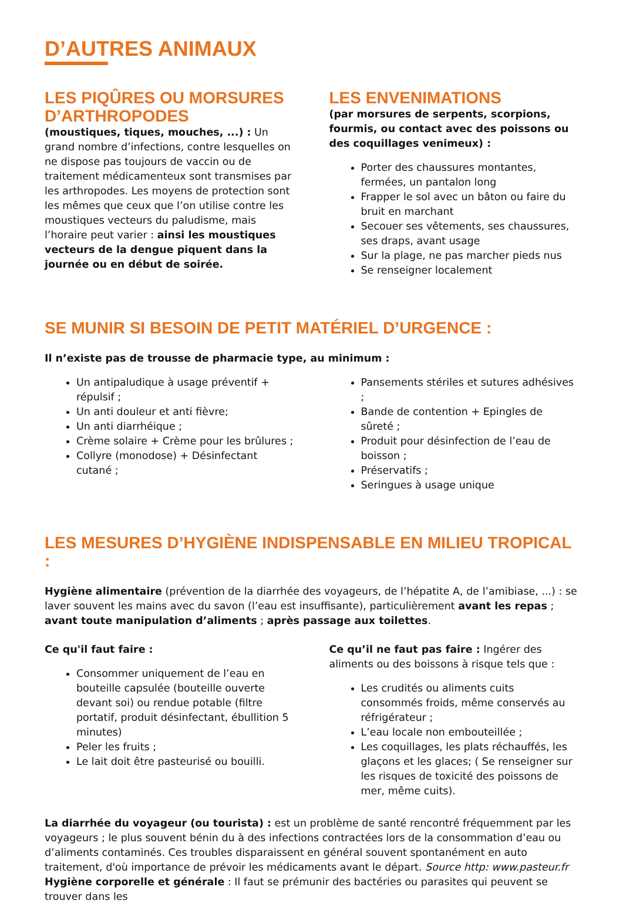D’AUTRES ANIMAUX
LES PIQÛRES OU MORSURES D’ARTHROPODES
(moustiques, tiques, mouches, ...) : Un grand nombre d’infections, contre lesquelles on ne dispose pas toujours de vaccin ou de traitement médicamenteux sont transmises par les arthropodes. Les moyens de protection sont les mêmes que ceux que l’on utilise contre les moustiques vecteurs du paludisme, mais l’horaire peut varier : ainsi les moustiques vecteurs de la dengue piquent dans la journée ou en début de soirée.
LES ENVENIMATIONS
(par morsures de serpents, scorpions, fourmis, ou contact avec des poissons ou des coquillages venimeux) :
Porter des chaussures montantes, fermées, un pantalon long
Frapper le sol avec un bâton ou faire du bruit en marchant
Secouer ses vêtements, ses chaussures, ses draps, avant usage
Sur la plage, ne pas marcher pieds nus
Se renseigner localement
SE MUNIR SI BESOIN DE PETIT MATÉRIEL D’URGENCE :
Il n’existe pas de trousse de pharmacie type, au minimum :
Un antipaludique à usage préventif + répulsif ;
Un anti douleur et anti fièvre;
Un anti diarrhéique ;
Crème solaire + Crème pour les brûlures ;
Collyre (monodose) + Désinfectant cutané ;
Pansements stériles et sutures adhésives ;
Bande de contention + Epingles de sûreté ;
Produit pour désinfection de l’eau de boisson ;
Préservatifs ;
Seringues à usage unique
LES MESURES D’HYGIÈNE INDISPENSABLE EN MILIEU TROPICAL :
Hygiène alimentaire (prévention de la diarrhée des voyageurs, de l’hépatite A, de l’amibiase, ...) : se laver souvent les mains avec du savon (l’eau est insuffisante), particulièrement avant les repas ; avant toute manipulation d’aliments ; après passage aux toilettes.
Ce qu'il faut faire :
Consommer uniquement de l’eau en bouteille capsulée (bouteille ouverte devant soi) ou rendue potable (filtre portatif, produit désinfectant, ébullition 5 minutes)
Peler les fruits ;
Le lait doit être pasteurisé ou bouilli.
Ce qu’il ne faut pas faire : Ingérer des aliments ou des boissons à risque tels que :
Les crudités ou aliments cuits consommés froids, même conservés au réfrigérateur ;
L’eau locale non embouteillée ;
Les coquillages, les plats réchauffés, les glaçons et les glaces; ( Se renseigner sur les risques de toxicité des poissons de mer, même cuits).
La diarrhée du voyageur (ou tourista) : est un problème de santé rencontré fréquemment par les voyageurs ; le plus souvent bénin du à des infections contractées lors de la consommation d’eau ou d’aliments contaminés. Ces troubles disparaissent en général souvent spontanément en auto traitement, d'où importance de prévoir les médicaments avant le départ. Source http: www.pasteur.fr Hygiène corporelle et générale : Il faut se prémunir des bactéries ou parasites qui peuvent se trouver dans les